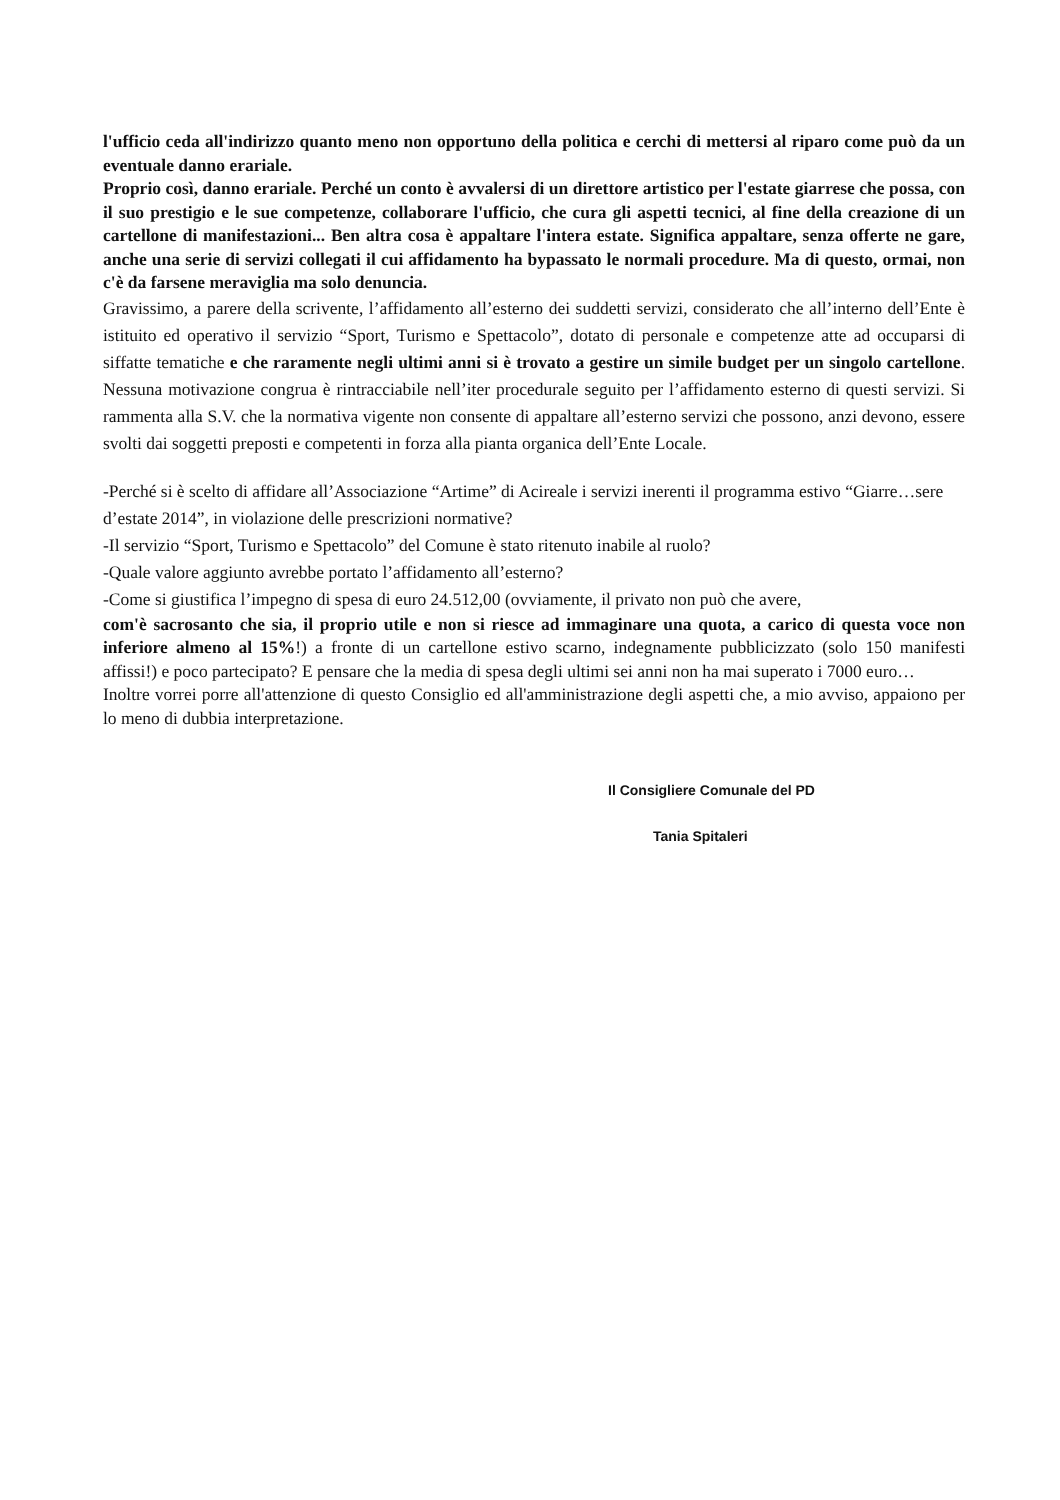l'ufficio ceda all'indirizzo quanto meno non opportuno della politica e cerchi di mettersi al riparo come può da un eventuale danno erariale.
Proprio così, danno erariale. Perché un conto è avvalersi di un direttore artistico per l'estate giarrese che possa, con il suo prestigio e le sue competenze, collaborare l'ufficio, che cura gli aspetti tecnici, al fine della creazione di un cartellone di manifestazioni... Ben altra cosa è appaltare l'intera estate. Significa appaltare, senza offerte ne gare, anche una serie di servizi collegati il cui affidamento ha bypassato le normali procedure. Ma di questo, ormai, non c'è da farsene meraviglia ma solo denuncia.
Gravissimo, a parere della scrivente, l’affidamento all’esterno dei suddetti servizi, considerato che all’interno dell’Ente è istituito ed operativo il servizio “Sport, Turismo e Spettacolo”, dotato di personale e competenze atte ad occuparsi di siffatte tematiche e che raramente negli ultimi anni si è trovato a gestire un simile budget per un singolo cartellone. Nessuna motivazione congrua è rintracciabile nell’iter procedurale seguito per l’affidamento esterno di questi servizi. Si rammenta alla S.V. che la normativa vigente non consente di appaltare all’esterno servizi che possono, anzi devono, essere svolti dai soggetti preposti e competenti in forza alla pianta organica dell’Ente Locale.
-Perché si è scelto di affidare all’Associazione “Artime” di Acireale i servizi inerenti il programma estivo “Giarre…sere d’estate 2014”, in violazione delle prescrizioni normative?
-Il servizio “Sport, Turismo e Spettacolo” del Comune è stato ritenuto inabile al ruolo?
-Quale valore aggiunto avrebbe portato l’affidamento all’esterno?
-Come si giustifica l’impegno di spesa di euro 24.512,00 (ovviamente, il privato non può che avere,
com'è sacrosanto che sia, il proprio utile e non si riesce ad immaginare una quota, a carico di questa voce non inferiore almeno al 15%!) a fronte di un cartellone estivo scarno, indegnamente pubblicizzato (solo 150 manifesti affissi!) e poco partecipato? E pensare che la media di spesa degli ultimi sei anni non ha mai superato i 7000 euro…
Inoltre vorrei porre all'attenzione di questo Consiglio ed all'amministrazione degli aspetti che, a mio avviso, appaiono per lo meno di dubbia interpretazione.
Il Consigliere Comunale del PD
Tania Spitaleri